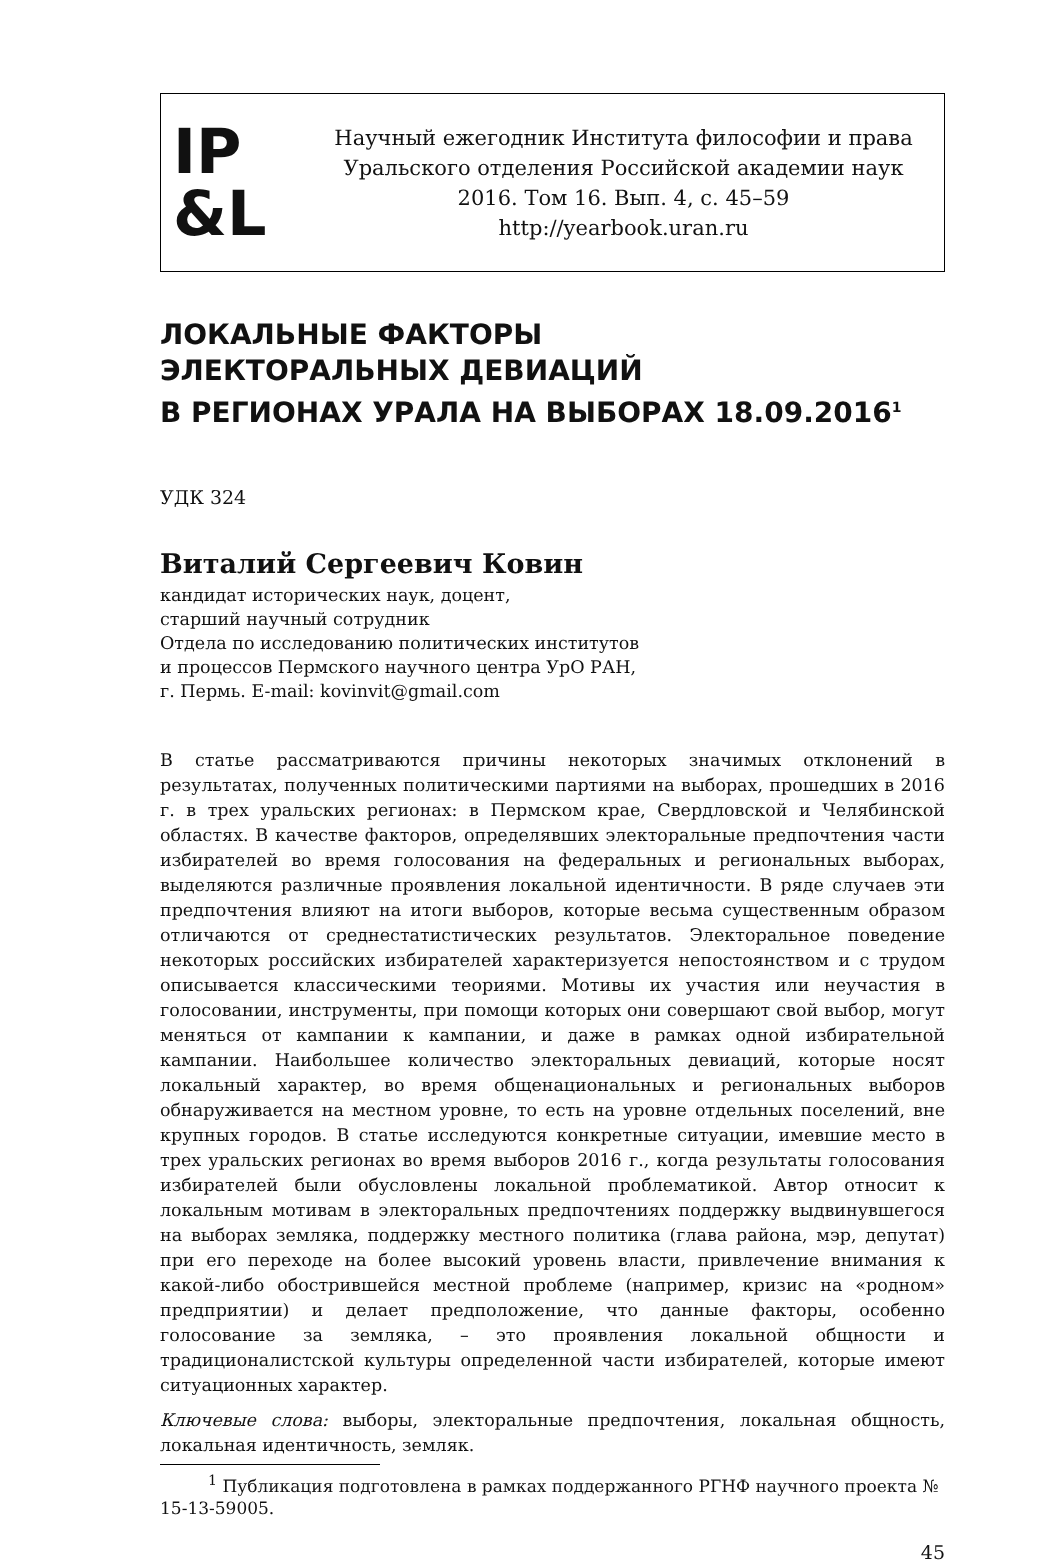IP
&L
Научный ежегодник Института философии и права
Уральского отделения Российской академии наук
2016. Том 16. Вып. 4, с. 45–59
http://yearbook.uran.ru
ЛОКАЛЬНЫЕ ФАКТОРЫ
ЭЛЕКТОРАЛЬНЫХ ДЕВИАЦИЙ
В РЕГИОНАХ УРАЛА НА ВЫБОРАХ 18.09.2016<sup>1</sup>
УДК 324
Виталий Сергеевич Ковин
кандидат исторических наук, доцент,
старший научный сотрудник
Отдела по исследованию политических институтов
и процессов Пермского научного центра УрО РАН,
г. Пермь. E-mail: kovinvit@gmail.com
В статье рассматриваются причины некоторых значимых отклонений в результатах, полученных политическими партиями на выборах, прошедших в 2016 г. в трех уральских регионах: в Пермском крае, Свердловской и Челябинской областях. В качестве факторов, определявших электоральные предпочтения части избирателей во время голосования на федеральных и региональных выборах, выделяются различные проявления локальной идентичности. В ряде случаев эти предпочтения влияют на итоги выборов, которые весьма существенным образом отличаются от среднестатистических результатов. Электоральное поведение некоторых российских избирателей характеризуется непостоянством и с трудом описывается классическими теориями. Мотивы их участия или неучастия в голосовании, инструменты, при помощи которых они совершают свой выбор, могут меняться от кампании к кампании, и даже в рамках одной избирательной кампании. Наибольшее количество электоральных девиаций, которые носят локальный характер, во время общенациональных и региональных выборов обнаруживается на местном уровне, то есть на уровне отдельных поселений, вне крупных городов. В статье исследуются конкретные ситуации, имевшие место в трех уральских регионах во время выборов 2016 г., когда результаты голосования избирателей были обусловлены локальной проблематикой. Автор относит к локальным мотивам в электоральных предпочтениях поддержку выдвинувшегося на выборах земляка, поддержку местного политика (глава района, мэр, депутат) при его переходе на более высокий уровень власти, привлечение внимания к какой-либо обострившейся местной проблеме (например, кризис на «родном» предприятии) и делает предположение, что данные факторы, особенно голосование за земляка, – это проявления локальной общности и традиционалистской культуры определенной части избирателей, которые имеют ситуационных характер.
Ключевые слова: выборы, электоральные предпочтения, локальная общность, локальная идентичность, земляк.
<sup>1</sup> Публикация подготовлена в рамках поддержанного РГНФ научного проекта № 15-13-59005.
45